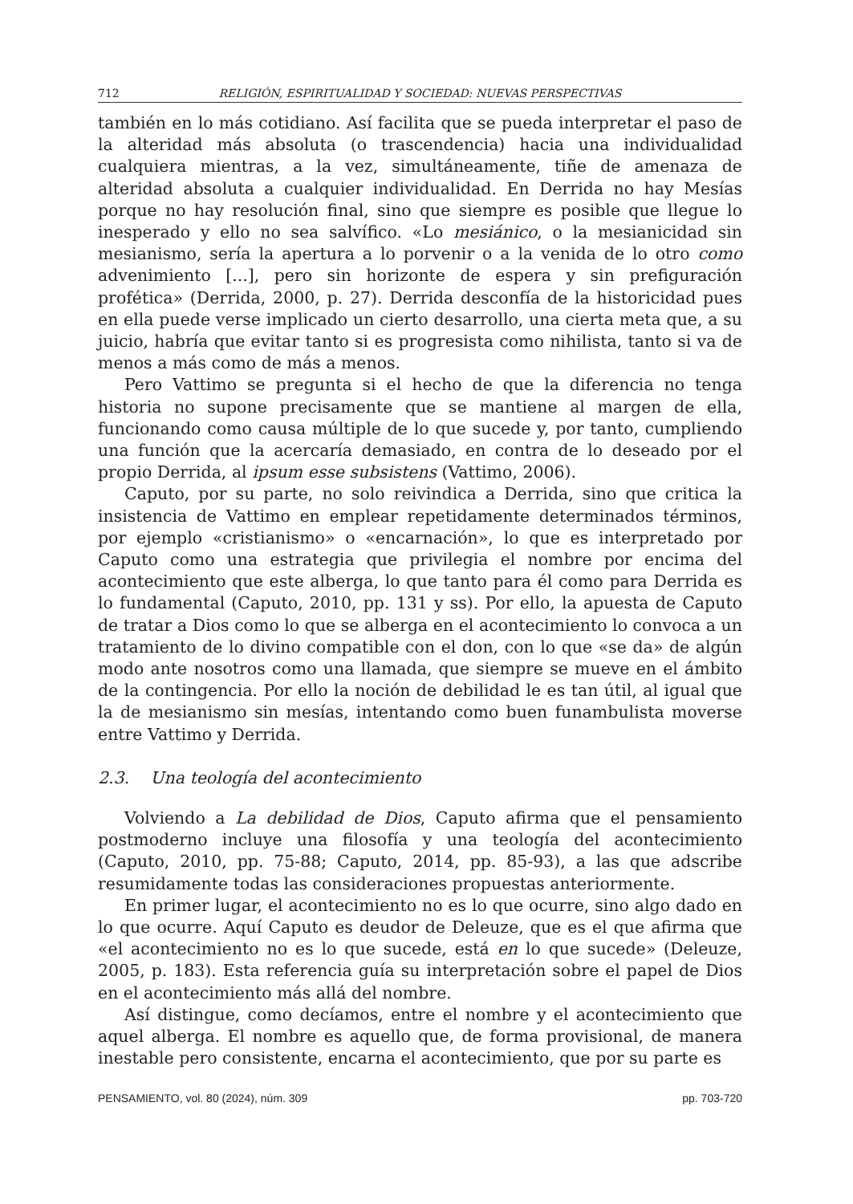712 RELIGIÓN, ESPIRITUALIDAD Y SOCIEDAD: NUEVAS PERSPECTIVAS
también en lo más cotidiano. Así facilita que se pueda interpretar el paso de la alteridad más absoluta (o trascendencia) hacia una individualidad cualquiera mientras, a la vez, simultáneamente, tiñe de amenaza de alteridad absoluta a cualquier individualidad. En Derrida no hay Mesías porque no hay resolución final, sino que siempre es posible que llegue lo inesperado y ello no sea salvífico. «Lo mesiánico, o la mesianicidad sin mesianismo, sería la apertura a lo porvenir o a la venida de lo otro como advenimiento [...], pero sin horizonte de espera y sin prefiguración profética» (Derrida, 2000, p. 27). Derrida desconfía de la historicidad pues en ella puede verse implicado un cierto desarrollo, una cierta meta que, a su juicio, habría que evitar tanto si es progresista como nihilista, tanto si va de menos a más como de más a menos.
Pero Vattimo se pregunta si el hecho de que la diferencia no tenga historia no supone precisamente que se mantiene al margen de ella, funcionando como causa múltiple de lo que sucede y, por tanto, cumpliendo una función que la acercaría demasiado, en contra de lo deseado por el propio Derrida, al ipsum esse subsistens (Vattimo, 2006).
Caputo, por su parte, no solo reivindica a Derrida, sino que critica la insistencia de Vattimo en emplear repetidamente determinados términos, por ejemplo «cristianismo» o «encarnación», lo que es interpretado por Caputo como una estrategia que privilegia el nombre por encima del acontecimiento que este alberga, lo que tanto para él como para Derrida es lo fundamental (Caputo, 2010, pp. 131 y ss). Por ello, la apuesta de Caputo de tratar a Dios como lo que se alberga en el acontecimiento lo convoca a un tratamiento de lo divino compatible con el don, con lo que «se da» de algún modo ante nosotros como una llamada, que siempre se mueve en el ámbito de la contingencia. Por ello la noción de debilidad le es tan útil, al igual que la de mesianismo sin mesías, intentando como buen funambulista moverse entre Vattimo y Derrida.
2.3. Una teología del acontecimiento
Volviendo a La debilidad de Dios, Caputo afirma que el pensamiento postmoderno incluye una filosofía y una teología del acontecimiento (Caputo, 2010, pp. 75-88; Caputo, 2014, pp. 85-93), a las que adscribe resumidamente todas las consideraciones propuestas anteriormente.
En primer lugar, el acontecimiento no es lo que ocurre, sino algo dado en lo que ocurre. Aquí Caputo es deudor de Deleuze, que es el que afirma que «el acontecimiento no es lo que sucede, está en lo que sucede» (Deleuze, 2005, p. 183). Esta referencia guía su interpretación sobre el papel de Dios en el acontecimiento más allá del nombre.
Así distingue, como decíamos, entre el nombre y el acontecimiento que aquel alberga. El nombre es aquello que, de forma provisional, de manera inestable pero consistente, encarna el acontecimiento, que por su parte es
PENSAMIENTO, vol. 80 (2024), núm. 309 pp. 703-720